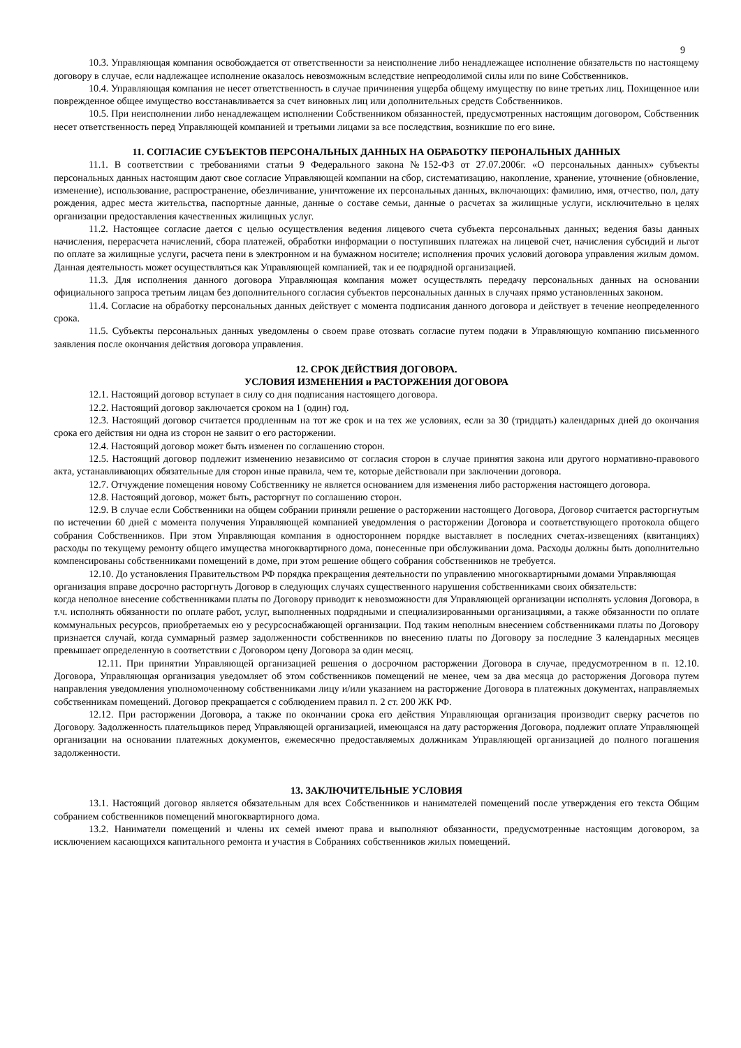9
10.3. Управляющая компания освобождается от ответственности за неисполнение либо ненадлежащее исполнение обязательств по настоящему договору в случае, если надлежащее исполнение оказалось невозможным вследствие непреодолимой силы или по вине Собственников.
10.4. Управляющая компания не несет ответственность в случае причинения ущерба общему имуществу по вине третьих лиц. Похищенное или поврежденное общее имущество восстанавливается за счет виновных лиц или дополнительных средств Собственников.
10.5. При неисполнении либо ненадлежащем исполнении Собственником обязанностей, предусмотренных настоящим договором, Собственник несет ответственность перед Управляющей компанией и третьими лицами за все последствия, возникшие по его вине.
11. СОГЛАСИЕ СУБЪЕКТОВ ПЕРСОНАЛЬНЫХ ДАННЫХ НА ОБРАБОТКУ ПЕРОНАЛЬНЫХ ДАННЫХ
11.1. В соответствии с требованиями статьи 9 Федерального закона №152-ФЗ от 27.07.2006г. «О персональных данных» субъекты персональных данных настоящим дают свое согласие Управляющей компании на сбор, систематизацию, накопление, хранение, уточнение (обновление, изменение), использование, распространение, обезличивание, уничтожение их персональных данных, включающих: фамилию, имя, отчество, пол, дату рождения, адрес места жительства, паспортные данные, данные о составе семьи, данные о расчетах за жилищные услуги, исключительно в целях организации предоставления качественных жилищных услуг.
11.2. Настоящее согласие дается с целью осуществления ведения лицевого счета субъекта персональных данных; ведения базы данных начисления, перерасчета начислений, сбора платежей, обработки информации о поступивших платежах на лицевой счет, начисления субсидий и льгот по оплате за жилищные услуги, расчета пени в электронном и на бумажном носителе; исполнения прочих условий договора управления жилым домом. Данная деятельность может осуществляться как Управляющей компанией, так и ее подрядной организацией.
11.3. Для исполнения данного договора Управляющая компания может осуществлять передачу персональных данных на основании официального запроса третьим лицам без дополнительного согласия субъектов персональных данных в случаях прямо установленных законом.
11.4. Согласие на обработку персональных данных действует с момента подписания данного договора и действует в течение неопределенного срока.
11.5. Субъекты персональных данных уведомлены о своем праве отозвать согласие путем подачи в Управляющую компанию письменного заявления после окончания действия договора управления.
12. СРОК ДЕЙСТВИЯ ДОГОВОРА.
УСЛОВИЯ ИЗМЕНЕНИЯ и РАСТОРЖЕНИЯ ДОГОВОРА
12.1. Настоящий договор вступает в силу со дня подписания настоящего договора.
12.2. Настоящий договор заключается сроком на 1 (один) год.
12.3. Настоящий договор считается продленным на тот же срок и на тех же условиях, если за 30 (тридцать) календарных дней до окончания срока его действия ни одна из сторон не заявит о его расторжении.
12.4. Настоящий договор может быть изменен по соглашению сторон.
12.5. Настоящий договор подлежит изменению независимо от согласия сторон в случае принятия закона или другого нормативно-правового акта, устанавливающих обязательные для сторон иные правила, чем те, которые действовали при заключении договора.
12.7. Отчуждение помещения новому Собственнику не является основанием для изменения либо расторжения настоящего договора.
12.8. Настоящий договор, может быть, расторгнут по соглашению сторон.
12.9. В случае если Собственники на общем собрании приняли решение о расторжении настоящего Договора, Договор считается расторгнутым по истечении 60 дней с момента получения Управляющей компанией уведомления о расторжении Договора и соответствующего протокола общего собрания Собственников. При этом Управляющая компания в одностороннем порядке выставляет в последних счетах-извещениях (квитанциях) расходы по текущему ремонту общего имущества многоквартирного дома, понесенные при обслуживании дома. Расходы должны быть дополнительно компенсированы собственниками помещений в доме, при этом решение общего собрания собственников не требуется.
12.10. До установления Правительством РФ порядка прекращения деятельности по управлению многоквартирными домами Управляющая организация вправе досрочно расторгнуть Договор в следующих случаях существенного нарушения собственниками своих обязательств:
когда неполное внесение собственниками платы по Договору приводит к невозможности для Управляющей организации исполнять условия Договора, в т.ч. исполнять обязанности по оплате работ, услуг, выполненных подрядными и специализированными организациями, а также обязанности по оплате коммунальных ресурсов, приобретаемых ею у ресурсоснабжающей организации. Под таким неполным внесением собственниками платы по Договору признается случай, когда суммарный размер задолженности собственников по внесению платы по Договору за последние 3 календарных месяцев превышает определенную в соответствии с Договором цену Договора за один месяц.
12.11. При принятии Управляющей организацией решения о досрочном расторжении Договора в случае, предусмотренном в п. 12.10. Договора, Управляющая организация уведомляет об этом собственников помещений не менее, чем за два месяца до расторжения Договора путем направления уведомления уполномоченному собственниками лицу и/или указанием на расторжение Договора в платежных документах, направляемых собственникам помещений. Договор прекращается с соблюдением правил п. 2 ст. 200 ЖК РФ.
12.12. При расторжении Договора, а также по окончании срока его действия Управляющая организация производит сверку расчетов по Договору. Задолженность плательщиков перед Управляющей организацией, имеющаяся на дату расторжения Договора, подлежит оплате Управляющей организации на основании платежных документов, ежемесячно предоставляемых должникам Управляющей организацией до полного погашения задолженности.
13. ЗАКЛЮЧИТЕЛЬНЫЕ УСЛОВИЯ
13.1. Настоящий договор является обязательным для всех Собственников и нанимателей помещений после утверждения его текста Общим собранием собственников помещений многоквартирного дома.
13.2. Наниматели помещений и члены их семей имеют права и выполняют обязанности, предусмотренные настоящим договором, за исключением касающихся капитального ремонта и участия в Собраниях собственников жилых помещений.